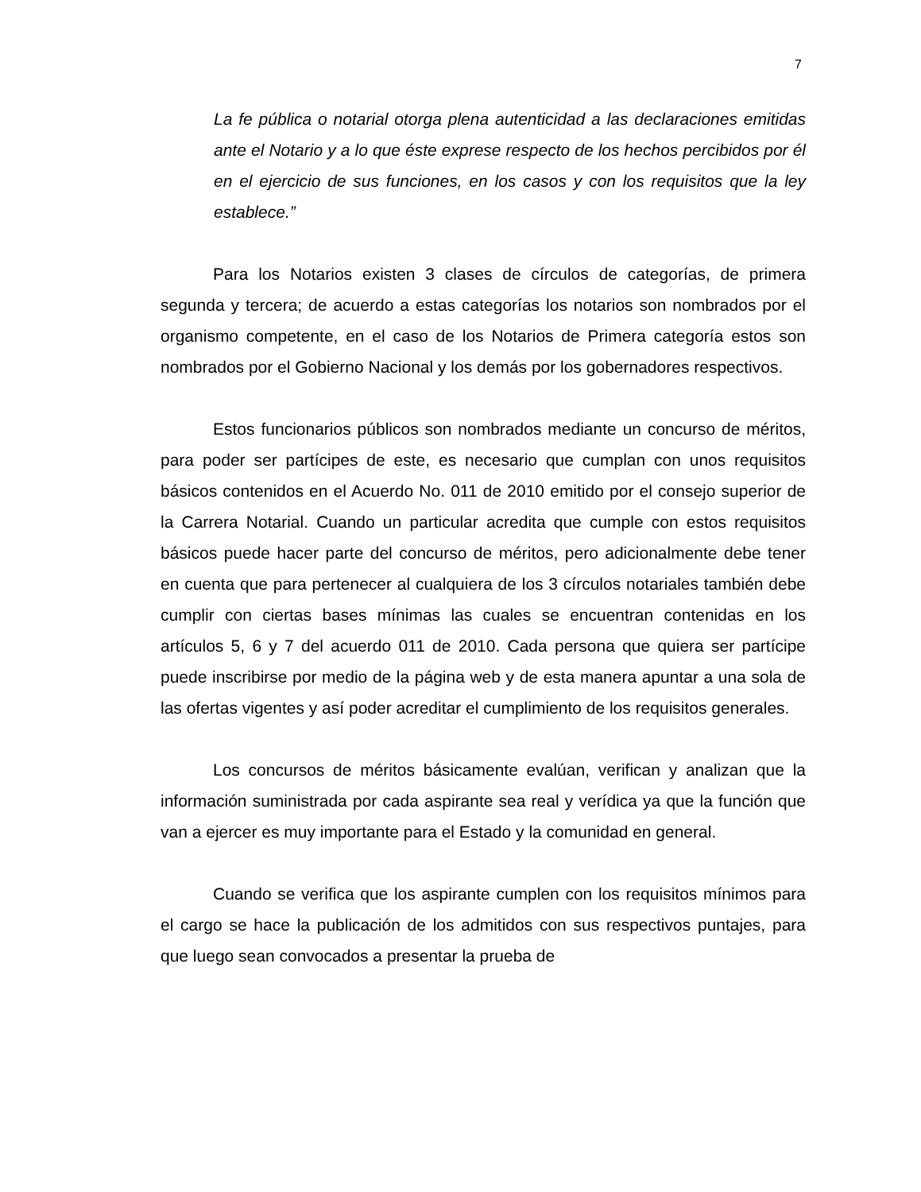7
La fe pública o notarial otorga plena autenticidad a las declaraciones emitidas ante el Notario y a lo que éste exprese respecto de los hechos percibidos por él en el ejercicio de sus funciones, en los casos y con los requisitos que la ley establece.”
Para los Notarios existen 3 clases de círculos de categorías, de primera segunda y tercera; de acuerdo a estas categorías los notarios son nombrados por el organismo competente, en el caso de los Notarios de Primera categoría estos son nombrados por el Gobierno Nacional y los demás por los gobernadores respectivos.
Estos funcionarios públicos son nombrados mediante un concurso de méritos, para poder ser partícipes de este, es necesario que cumplan con unos requisitos básicos contenidos en el Acuerdo No. 011 de 2010 emitido por el consejo superior de la Carrera Notarial. Cuando un particular acredita que cumple con estos requisitos básicos puede hacer parte del concurso de méritos, pero adicionalmente debe tener en cuenta que para pertenecer al cualquiera de los 3 círculos notariales también debe cumplir con ciertas bases mínimas las cuales se encuentran contenidas en los artículos 5, 6 y 7 del acuerdo 011 de 2010. Cada persona que quiera ser partícipe puede inscribirse por medio de la página web y de esta manera apuntar a una sola de las ofertas vigentes y así poder acreditar el cumplimiento de los requisitos generales.
Los concursos de méritos básicamente evalúan, verifican y analizan que la información suministrada por cada aspirante sea real y verídica ya que la función que van a ejercer es muy importante para el Estado y la comunidad en general.
Cuando se verifica que los aspirante cumplen con los requisitos mínimos para el cargo se hace la publicación de los admitidos con sus respectivos puntajes, para que luego sean convocados a presentar la prueba de